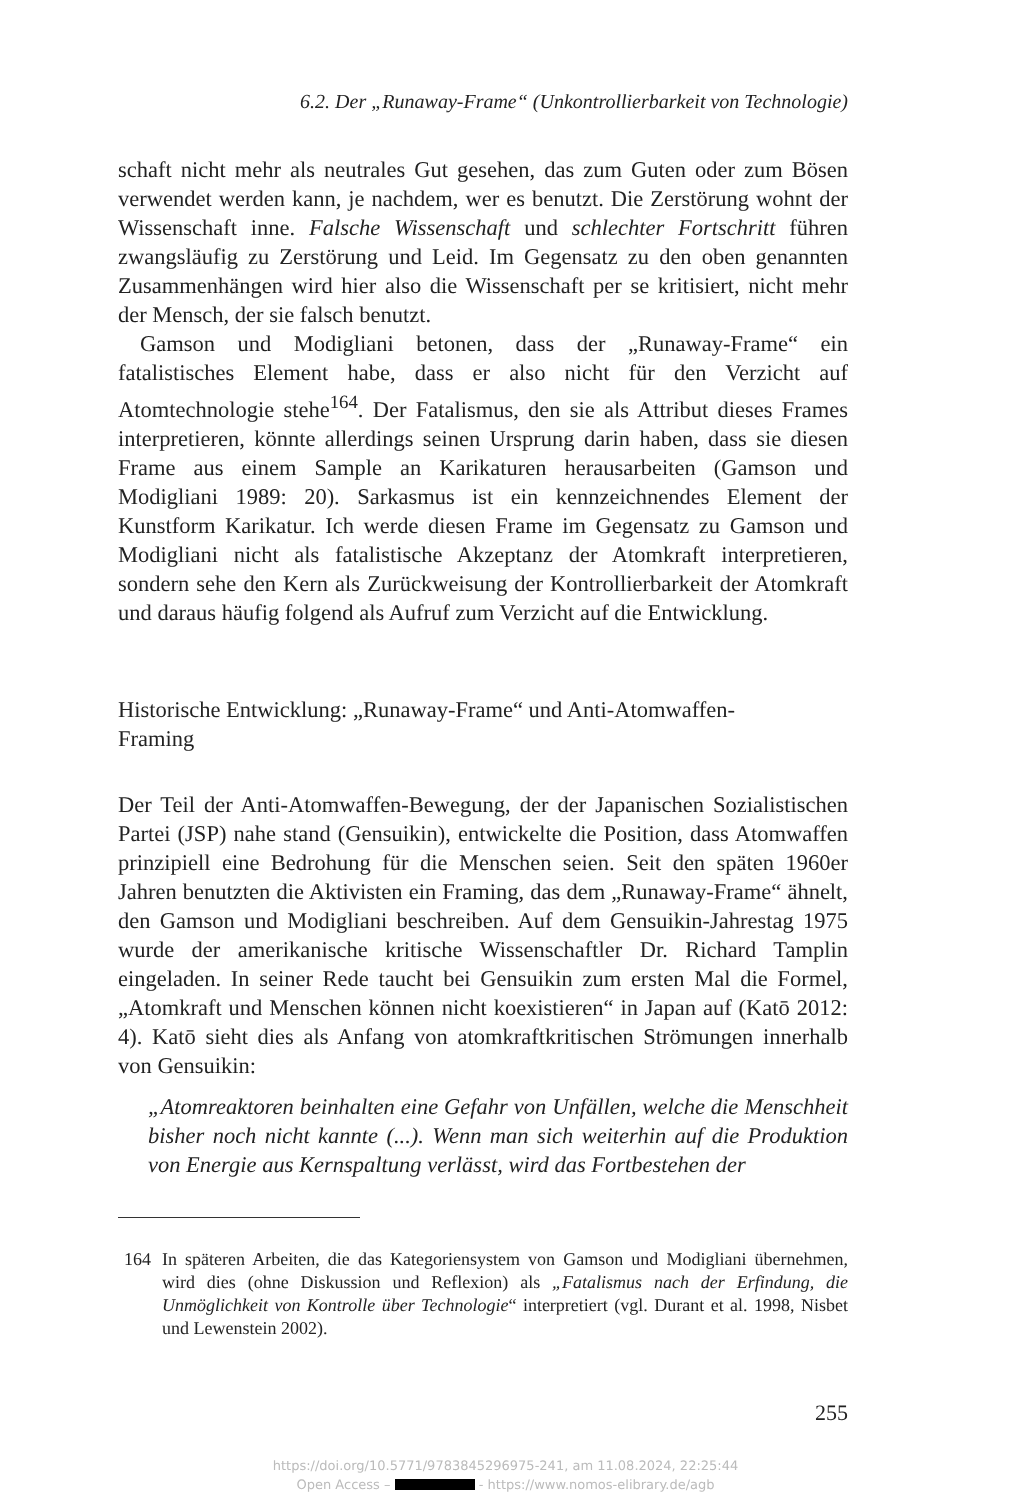6.2. Der „Runaway-Frame“ (Unkontrollierbarkeit von Technologie)
schaft nicht mehr als neutrales Gut gesehen, das zum Guten oder zum Bösen verwendet werden kann, je nachdem, wer es benutzt. Die Zerstörung wohnt der Wissenschaft inne. Falsche Wissenschaft und schlechter Fortschritt führen zwangsläufig zu Zerstörung und Leid. Im Gegensatz zu den oben genannten Zusammenhängen wird hier also die Wissenschaft per se kritisiert, nicht mehr der Mensch, der sie falsch benutzt.
Gamson und Modigliani betonen, dass der „Runaway-Frame“ ein fatalistisches Element habe, dass er also nicht für den Verzicht auf Atomtechnologie stehe<sup>164</sup>. Der Fatalismus, den sie als Attribut dieses Frames interpretieren, könnte allerdings seinen Ursprung darin haben, dass sie diesen Frame aus einem Sample an Karikaturen herausarbeiten (Gamson und Modigliani 1989: 20). Sarkasmus ist ein kennzeichnendes Element der Kunstform Karikatur. Ich werde diesen Frame im Gegensatz zu Gamson und Modigliani nicht als fatalistische Akzeptanz der Atomkraft interpretieren, sondern sehe den Kern als Zurückweisung der Kontrollierbarkeit der Atomkraft und daraus häufig folgend als Aufruf zum Verzicht auf die Entwicklung.
Historische Entwicklung: „Runaway-Frame“ und Anti-Atomwaffen-Framing
Der Teil der Anti-Atomwaffen-Bewegung, der der Japanischen Sozialistischen Partei (JSP) nahe stand (Gensuikin), entwickelte die Position, dass Atomwaffen prinzipiell eine Bedrohung für die Menschen seien. Seit den späten 1960er Jahren benutzten die Aktivisten ein Framing, das dem „Runaway-Frame“ ähnelt, den Gamson und Modigliani beschreiben. Auf dem Gensuikin-Jahrestag 1975 wurde der amerikanische kritische Wissenschaftler Dr. Richard Tamplin eingeladen. In seiner Rede taucht bei Gensuikin zum ersten Mal die Formel, „Atomkraft und Menschen können nicht koexistieren“ in Japan auf (Katō 2012: 4). Katō sieht dies als Anfang von atomkraftkritischen Strömungen innerhalb von Gensuikin:
„Atomreaktoren beinhalten eine Gefahr von Unfällen, welche die Menschheit bisher noch nicht kannte (...). Wenn man sich weiterhin auf die Produktion von Energie aus Kernspaltung verlässt, wird das Fortbestehen der
164 In späteren Arbeiten, die das Kategoriensystem von Gamson und Modigliani übernehmen, wird dies (ohne Diskussion und Reflexion) als „Fatalismus nach der Erfindung, die Unmöglichkeit von Kontrolle über Technologie“ interpretiert (vgl. Durant et al. 1998, Nisbet und Lewenstein 2002).
255
https://doi.org/10.5771/9783845296975-241, am 11.08.2024, 22:25:44
Open Access – - https://www.nomos-elibrary.de/agb